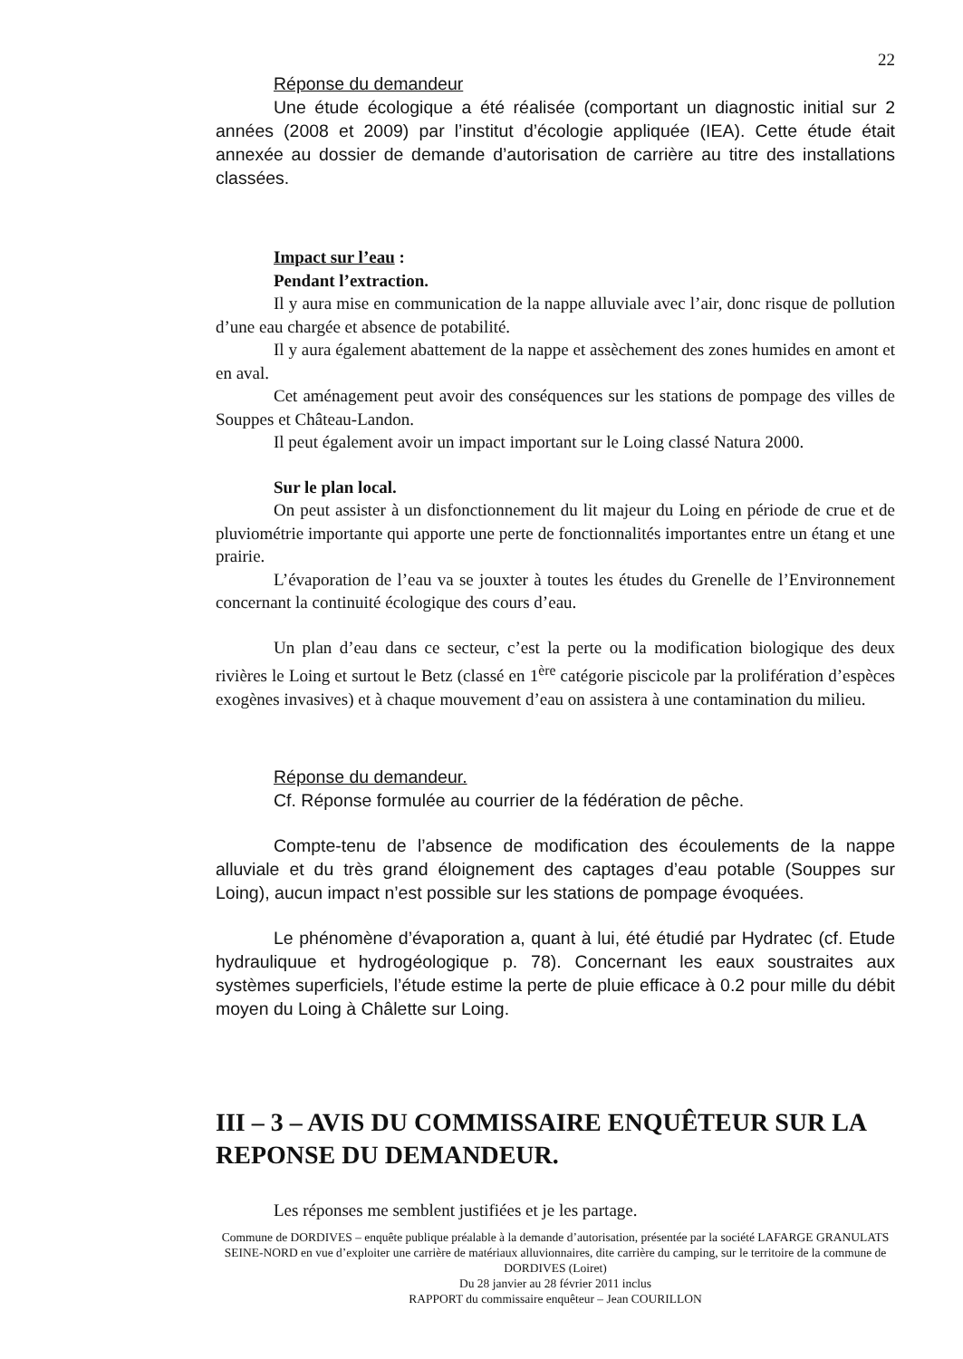22
Réponse du demandeur
Une étude écologique a été réalisée (comportant un diagnostic initial sur 2 années (2008 et 2009) par l’institut d’écologie appliquée (IEA). Cette étude était annexée au dossier de demande d’autorisation de carrière au titre des installations classées.
Impact sur l’eau :
Pendant l’extraction.
Il y aura mise en communication de la nappe alluviale avec l’air, donc risque de pollution d’une eau chargée et absence de potabilité.
Il y aura également abattement de la nappe et assèchement des zones humides en amont et en aval.
Cet aménagement peut avoir des conséquences sur les stations de pompage des villes de Souppes et Château-Landon.
Il peut également avoir un impact important sur le Loing classé Natura 2000.
Sur le plan local.
On peut assister à un disfonctionnement du lit majeur du Loing en période de crue et de pluviométrie importante qui apporte une perte de fonctionnalités importantes entre un étang et une prairie.
L’évaporation de l’eau va se jouxter à toutes les études du Grenelle de l’Environnement concernant la continuité écologique des cours d’eau.
Un plan d’eau dans ce secteur, c’est la perte ou la modification biologique des deux rivières le Loing et surtout le Betz (classé en 1<sup>ère</sup> catégorie piscicole par la prolifération d’espèces exogènes invasives) et à chaque mouvement d’eau on assistera à une contamination du milieu.
Réponse du demandeur.
Cf. Réponse formulée au courrier de la fédération de pêche.
Compte-tenu de l’absence de modification des écoulements de la nappe alluviale et du très grand éloignement des captages d’eau potable (Souppes sur Loing), aucun impact n’est possible sur les stations de pompage évoquées.
Le phénomène d’évaporation a, quant à lui, été étudié par Hydratec (cf. Etude hydrauliquue et hydrogéologique p. 78). Concernant les eaux soustraites aux systèmes superficiels, l’étude estime la perte de pluie efficace à 0.2 pour mille du débit moyen du Loing à Châlette sur Loing.
III – 3 – AVIS DU COMMISSAIRE ENQUÊTEUR SUR LA REPONSE DU DEMANDEUR.
Les réponses me semblent justifiées et je les partage.
Commune de DORDIVES – enquête publique préalable à la demande d’autorisation, présentée par la société LAFARGE GRANULATS SEINE-NORD en vue d’exploiter une carrière de matériaux alluvionnaires, dite carrière du camping, sur le territoire de la commune de DORDIVES (Loiret)
Du 28 janvier au 28 février 2011 inclus
RAPPORT du commissaire enquêteur – Jean COURILLON